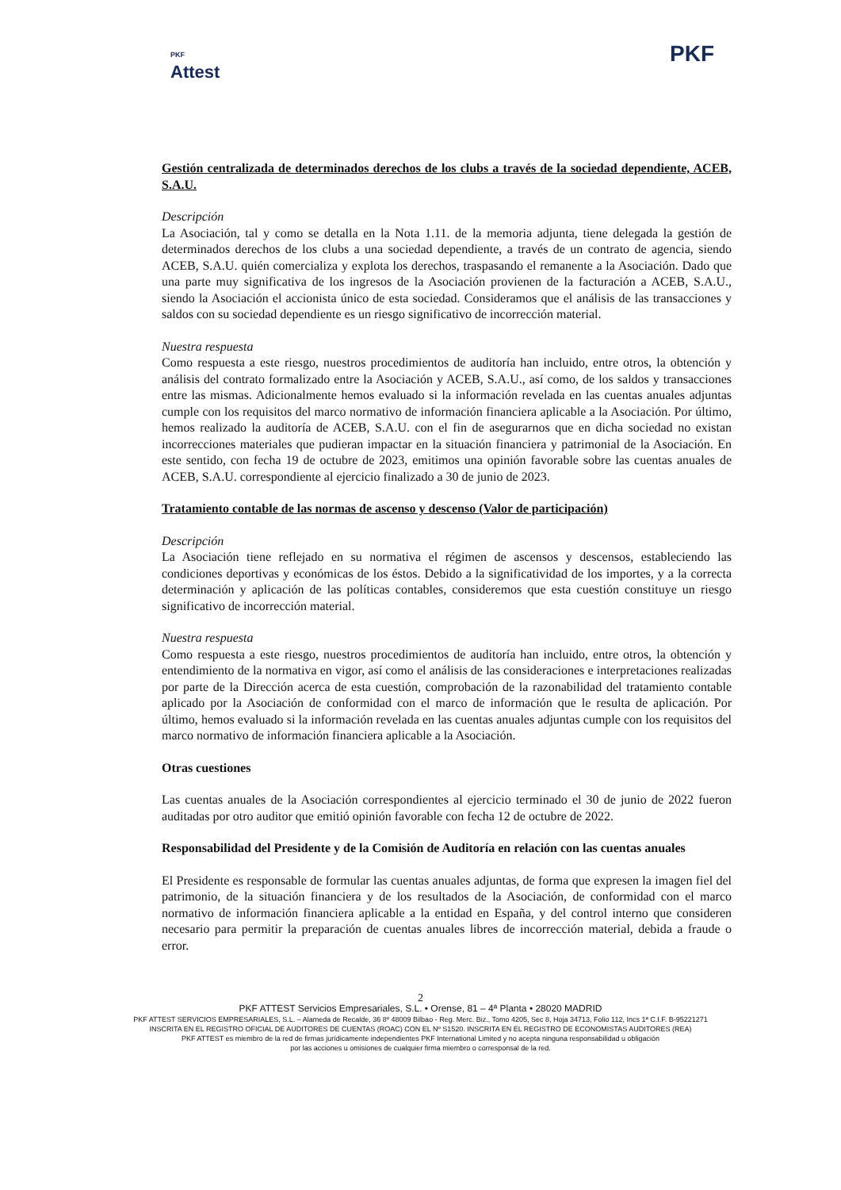PKF
Attest
PKF
Gestión centralizada de determinados derechos de los clubs a través de la sociedad dependiente, ACEB, S.A.U.
Descripción
La Asociación, tal y como se detalla en la Nota 1.11. de la memoria adjunta, tiene delegada la gestión de determinados derechos de los clubs a una sociedad dependiente, a través de un contrato de agencia, siendo ACEB, S.A.U. quién comercializa y explota los derechos, traspasando el remanente a la Asociación. Dado que una parte muy significativa de los ingresos de la Asociación provienen de la facturación a ACEB, S.A.U., siendo la Asociación el accionista único de esta sociedad. Consideramos que el análisis de las transacciones y saldos con su sociedad dependiente es un riesgo significativo de incorrección material.
Nuestra respuesta
Como respuesta a este riesgo, nuestros procedimientos de auditoría han incluido, entre otros, la obtención y análisis del contrato formalizado entre la Asociación y ACEB, S.A.U., así como, de los saldos y transacciones entre las mismas. Adicionalmente hemos evaluado si la información revelada en las cuentas anuales adjuntas cumple con los requisitos del marco normativo de información financiera aplicable a la Asociación. Por último, hemos realizado la auditoría de ACEB, S.A.U. con el fin de asegurarnos que en dicha sociedad no existan incorrecciones materiales que pudieran impactar en la situación financiera y patrimonial de la Asociación. En este sentido, con fecha 19 de octubre de 2023, emitimos una opinión favorable sobre las cuentas anuales de ACEB, S.A.U. correspondiente al ejercicio finalizado a 30 de junio de 2023.
Tratamiento contable de las normas de ascenso y descenso (Valor de participación)
Descripción
La Asociación tiene reflejado en su normativa el régimen de ascensos y descensos, estableciendo las condiciones deportivas y económicas de los éstos. Debido a la significatividad de los importes, y a la correcta determinación y aplicación de las políticas contables, consideremos que esta cuestión constituye un riesgo significativo de incorrección material.
Nuestra respuesta
Como respuesta a este riesgo, nuestros procedimientos de auditoría han incluido, entre otros, la obtención y entendimiento de la normativa en vigor, así como el análisis de las consideraciones e interpretaciones realizadas por parte de la Dirección acerca de esta cuestión, comprobación de la razonabilidad del tratamiento contable aplicado por la Asociación de conformidad con el marco de información que le resulta de aplicación. Por último, hemos evaluado si la información revelada en las cuentas anuales adjuntas cumple con los requisitos del marco normativo de información financiera aplicable a la Asociación.
Otras cuestiones
Las cuentas anuales de la Asociación correspondientes al ejercicio terminado el 30 de junio de 2022 fueron auditadas por otro auditor que emitió opinión favorable con fecha 12 de octubre de 2022.
Responsabilidad del Presidente y de la Comisión de Auditoría en relación con las cuentas anuales
El Presidente es responsable de formular las cuentas anuales adjuntas, de forma que expresen la imagen fiel del patrimonio, de la situación financiera y de los resultados de la Asociación, de conformidad con el marco normativo de información financiera aplicable a la entidad en España, y del control interno que consideren necesario para permitir la preparación de cuentas anuales libres de incorrección material, debida a fraude o error.
2
PKF ATTEST Servicios Empresariales, S.L. • Orense, 81 – 4ª Planta • 28020 MADRID
PKF ATTEST SERVICIOS EMPRESARIALES, S.L. – Alameda de Recalde, 36 8º 48009 Bilbao - Reg. Merc. Biz., Tomo 4205, Sec 8, Hoja 34713, Folio 112, Incs 1ª C.I.F. B-95221271
INSCRITA EN EL REGISTRO OFICIAL DE AUDITORES DE CUENTAS (ROAC) CON EL Nº S1520. INSCRITA EN EL REGISTRO DE ECONOMISTAS AUDITORES (REA)
PKF ATTEST es miembro de la red de firmas jurídicamente independientes PKF International Limited y no acepta ninguna responsabilidad u obligación
por las acciones u omisiones de cualquier firma miembro o corresponsal de la red.